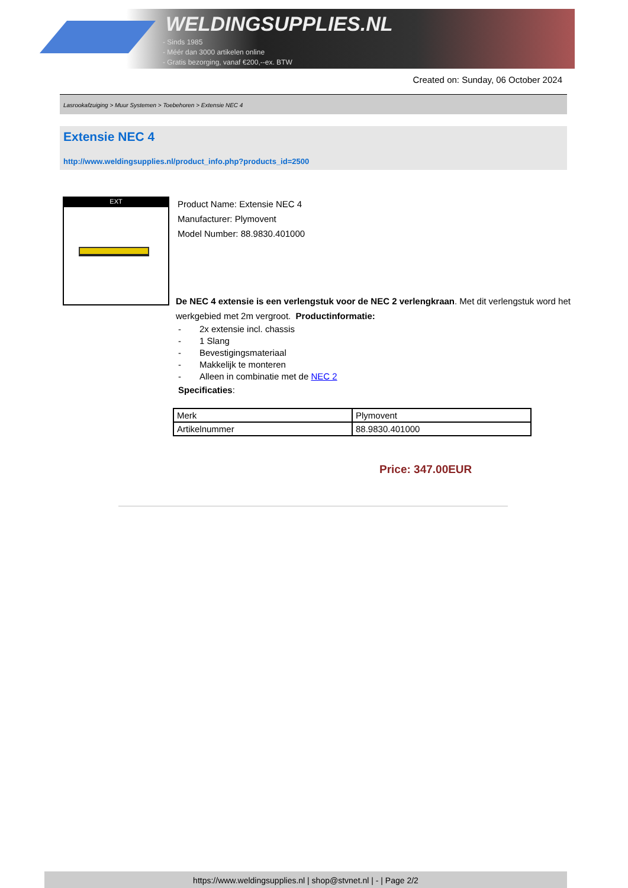WELDINGSUPPLIES.NL
- Sinds 1985
- Méér dan 3000 artikelen online
- Gratis bezorging, vanaf €200,--ex. BTW
Created on: Sunday, 06 October 2024
Lasrookafzuiging > Muur Systemen > Toebehoren > Extensie NEC 4
Extensie NEC 4
http://www.weldingsupplies.nl/product_info.php?products_id=2500
EXT
Product Name: Extensie NEC 4
Manufacturer: Plymovent
Model Number: 88.9830.401000
De NEC 4 extensie is een verlengstuk voor de NEC 2 verlengkraan. Met dit verlengstuk word het werkgebied met 2m vergroot. Productinformatie:
- 2x extensie incl. chassis
- 1 Slang
- Bevestigingsmateriaal
- Makkelijk te monteren
- Alleen in combinatie met de NEC 2
Specificaties:
| Merk | Plymovent |
| Artikelnummer | 88.9830.401000 |
Price: 347.00EUR
https://www.weldingsupplies.nl | shop@stvnet.nl | - | Page 2/2